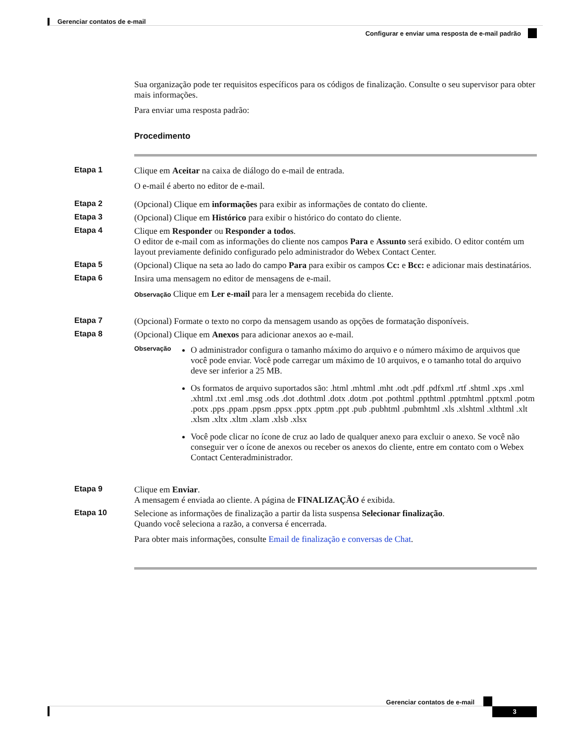Gerenciar contatos de e-mail
Configurar e enviar uma resposta de e-mail padrão
Sua organização pode ter requisitos específicos para os códigos de finalização. Consulte o seu supervisor para obter mais informações.
Para enviar uma resposta padrão:
Procedimento
Etapa 1 Clique em Aceitar na caixa de diálogo do e-mail de entrada.
O e-mail é aberto no editor de e-mail.
Etapa 2 (Opcional) Clique em informações para exibir as informações de contato do cliente.
Etapa 3 (Opcional) Clique em Histórico para exibir o histórico do contato do cliente.
Etapa 4 Clique em Responder ou Responder a todos.
O editor de e-mail com as informações do cliente nos campos Para e Assunto será exibido. O editor contém um layout previamente definido configurado pelo administrador do Webex Contact Center.
Etapa 5 (Opcional) Clique na seta ao lado do campo Para para exibir os campos Cc: e Bcc: e adicionar mais destinatários.
Etapa 6 Insira uma mensagem no editor de mensagens de e-mail.
Observação Clique em Ler e-mail para ler a mensagem recebida do cliente.
Etapa 7 (Opcional) Formate o texto no corpo da mensagem usando as opções de formatação disponíveis.
Etapa 8 (Opcional) Clique em Anexos para adicionar anexos ao e-mail.
Observação
O administrador configura o tamanho máximo do arquivo e o número máximo de arquivos que você pode enviar. Você pode carregar um máximo de 10 arquivos, e o tamanho total do arquivo deve ser inferior a 25 MB.
Os formatos de arquivo suportados são: .html .mhtml .mht .odt .pdf .pdfxml .rtf .shtml .xps .xml .xhtml .txt .eml .msg .ods .dot .dothtml .dotx .dotm .pot .pothtml .ppthtml .pptmhtml .pptxml .potm .potx .pps .ppam .ppsm .ppsx .pptx .pptm .ppt .pub .pubhtml .pubmhtml .xls .xlshtml .xlthtml .xlt .xlsm .xltx .xltm .xlam .xlsb .xlsx
Você pode clicar no ícone de cruz ao lado de qualquer anexo para excluir o anexo. Se você não conseguir ver o ícone de anexos ou receber os anexos do cliente, entre em contato com o Webex Contact Centeradministrador.
Etapa 9 Clique em Enviar.
A mensagem é enviada ao cliente. A página de FINALIZAÇÃO é exibida.
Etapa 10 Selecione as informações de finalização a partir da lista suspensa Selecionar finalização.
Quando você seleciona a razão, a conversa é encerrada.
Para obter mais informações, consulte Email de finalização e conversas de Chat.
Gerenciar contatos de e-mail
3